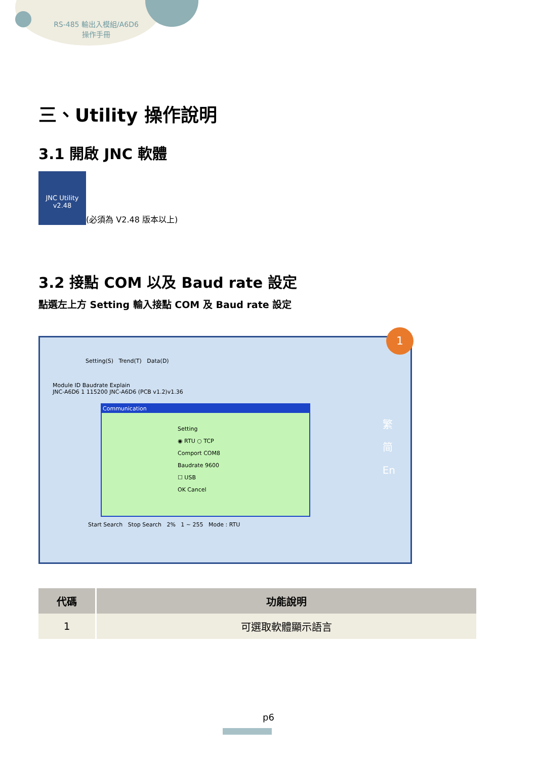RS-485 輸出入模組/A6D6
操作手冊
三、Utility 操作說明
3.1 開啟 JNC 軟體
JNC Utility
v2.48 (必須為 V2.48 版本以上)
3.2 接點 COM 以及 Baud rate 設定
點選左上方 Setting 輸入接點 COM 及 Baud rate 設定
Setting(S) Trend(T) Data(D)
1
Module ID Baudrate Explain
JNC-A6D6 1 115200 JNC-A6D6 (PCB v1.2)v1.36
繁
简
En
Communication
Setting
◉ RTU ○ TCP
Comport COM8
Baudrate 9600
☐ USB
OK Cancel
Start Search Stop Search 2% 1 ~ 255 Mode : RTU
| 代碼 | 功能說明 |
| --- | --- |
| 1 | 可選取軟體顯示語言 |
p6